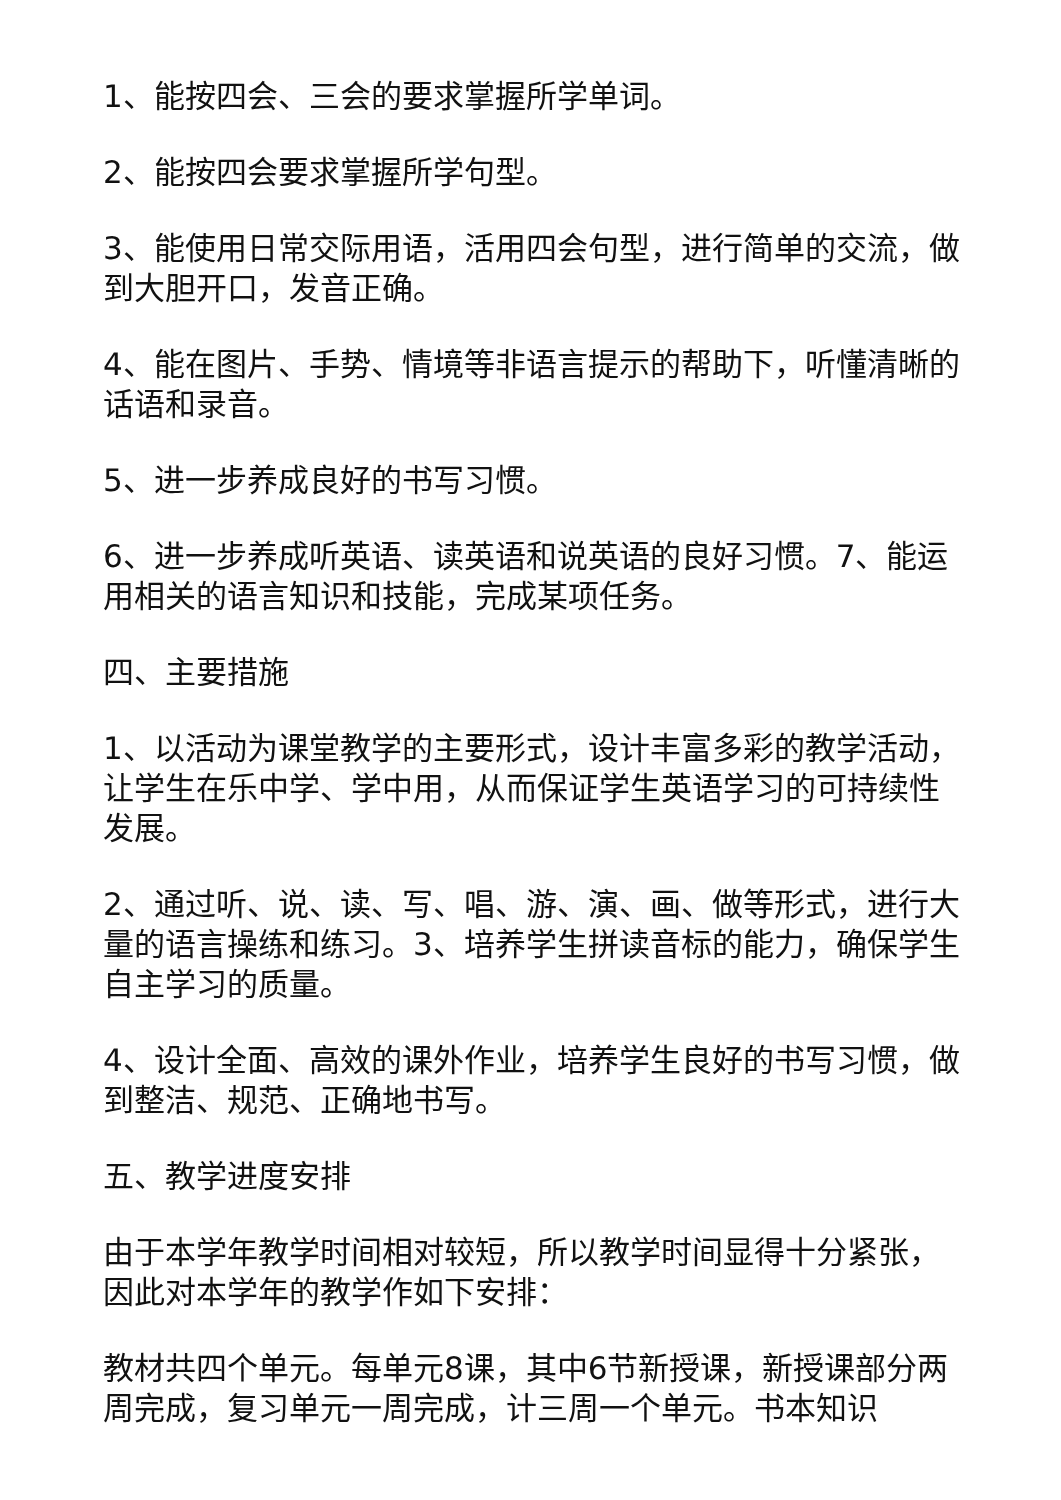1、能按四会、三会的要求掌握所学单词。
2、能按四会要求掌握所学句型。
3、能使用日常交际用语，活用四会句型，进行简单的交流，做到大胆开口，发音正确。
4、能在图片、手势、情境等非语言提示的帮助下，听懂清晰的话语和录音。
5、进一步养成良好的书写习惯。
6、进一步养成听英语、读英语和说英语的良好习惯。7、能运用相关的语言知识和技能，完成某项任务。
四、主要措施
1、以活动为课堂教学的主要形式，设计丰富多彩的教学活动，让学生在乐中学、学中用，从而保证学生英语学习的可持续性发展。
2、通过听、说、读、写、唱、游、演、画、做等形式，进行大量的语言操练和练习。3、培养学生拼读音标的能力，确保学生自主学习的质量。
4、设计全面、高效的课外作业，培养学生良好的书写习惯，做到整洁、规范、正确地书写。
五、教学进度安排
由于本学年教学时间相对较短，所以教学时间显得十分紧张，因此对本学年的教学作如下安排：
教材共四个单元。每单元8课，其中6节新授课，新授课部分两周完成，复习单元一周完成，计三周一个单元。书本知识